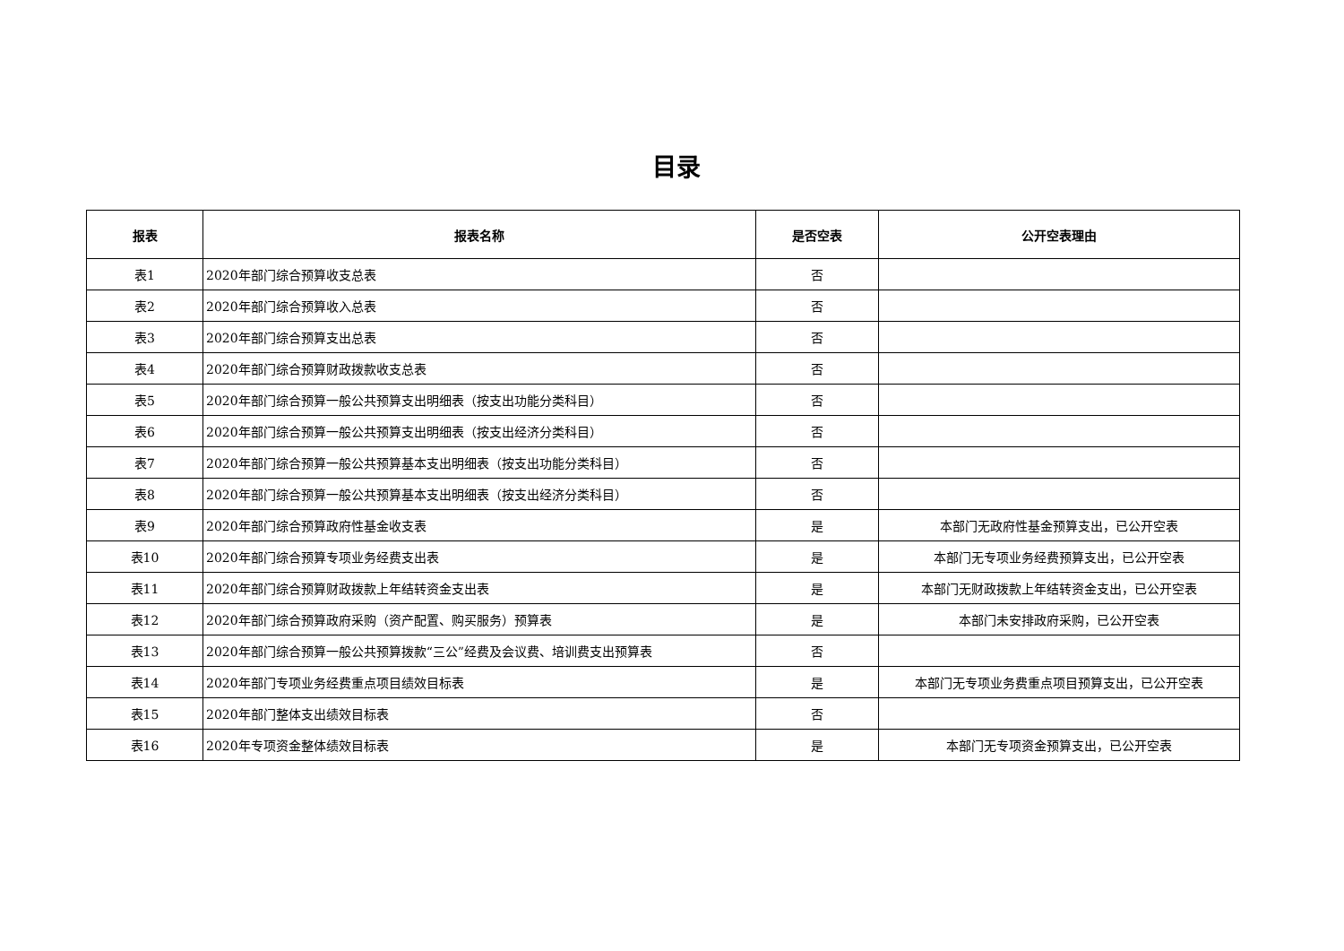目录
| 报表 | 报表名称 | 是否空表 | 公开空表理由 |
| --- | --- | --- | --- |
| 表1 | 2020年部门综合预算收支总表 | 否 | |
| 表2 | 2020年部门综合预算收入总表 | 否 | |
| 表3 | 2020年部门综合预算支出总表 | 否 | |
| 表4 | 2020年部门综合预算财政拨款收支总表 | 否 | |
| 表5 | 2020年部门综合预算一般公共预算支出明细表（按支出功能分类科目） | 否 | |
| 表6 | 2020年部门综合预算一般公共预算支出明细表（按支出经济分类科目） | 否 | |
| 表7 | 2020年部门综合预算一般公共预算基本支出明细表（按支出功能分类科目） | 否 | |
| 表8 | 2020年部门综合预算一般公共预算基本支出明细表（按支出经济分类科目） | 否 | |
| 表9 | 2020年部门综合预算政府性基金收支表 | 是 | 本部门无政府性基金预算支出，已公开空表 |
| 表10 | 2020年部门综合预算专项业务经费支出表 | 是 | 本部门无专项业务经费预算支出，已公开空表 |
| 表11 | 2020年部门综合预算财政拨款上年结转资金支出表 | 是 | 本部门无财政拨款上年结转资金支出，已公开空表 |
| 表12 | 2020年部门综合预算政府采购（资产配置、购买服务）预算表 | 是 | 本部门未安排政府采购，已公开空表 |
| 表13 | 2020年部门综合预算一般公共预算拨款“三公”经费及会议费、培训费支出预算表 | 否 | |
| 表14 | 2020年部门专项业务经费重点项目绩效目标表 | 是 | 本部门无专项业务费重点项目预算支出，已公开空表 |
| 表15 | 2020年部门整体支出绩效目标表 | 否 | |
| 表16 | 2020年专项资金整体绩效目标表 | 是 | 本部门无专项资金预算支出，已公开空表 |